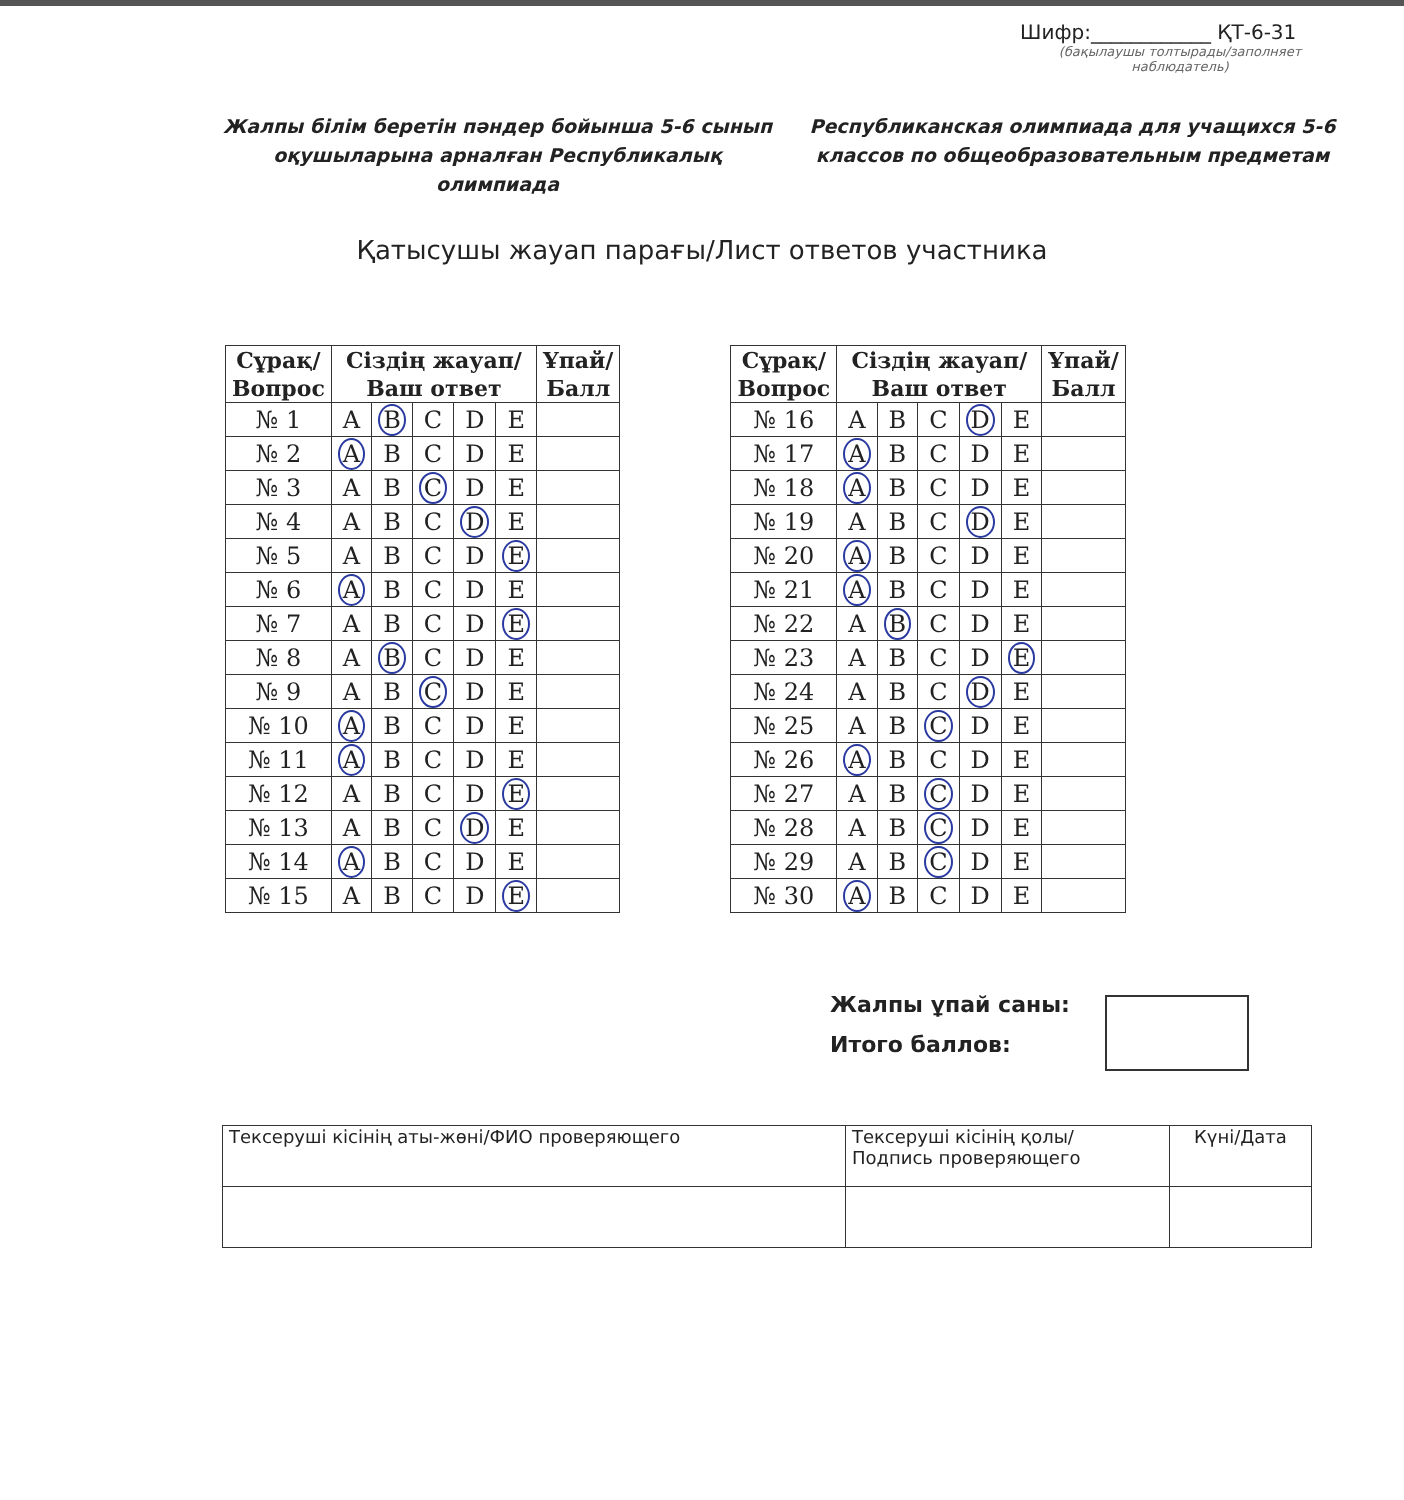Шифр:____________ ҚТ-6-31
(бақылаушы толтырады/заполняет наблюдатель)
Жалпы білім беретін пәндер бойынша 5-6 сынып оқушыларына арналған Республикалық олимпиада
Республиканская олимпиада для учащихся 5-6 классов по общеобразовательным предметам
Қатысушы жауап парағы/Лист ответов участника
| Сұрақ/ Вопрос | Сіздің жауап/ Ваш ответ | | | | | Ұпай/ Балл |
| --- | --- | --- | --- | --- | --- | --- |
| № 1 | A | B | C | D | E | |
| № 2 | A | B | C | D | E | |
| № 3 | A | B | C | D | E | |
| № 4 | A | B | C | D | E | |
| № 5 | A | B | C | D | E | |
| № 6 | A | B | C | D | E | |
| № 7 | A | B | C | D | E | |
| № 8 | A | B | C | D | E | |
| № 9 | A | B | C | D | E | |
| № 10 | A | B | C | D | E | |
| № 11 | A | B | C | D | E | |
| № 12 | A | B | C | D | E | |
| № 13 | A | B | C | D | E | |
| № 14 | A | B | C | D | E | |
| № 15 | A | B | C | D | E | |
| Сұрақ/ Вопрос | Сіздің жауап/ Ваш ответ | | | | | Ұпай/ Балл |
| --- | --- | --- | --- | --- | --- | --- |
| № 16 | A | B | C | D | E | |
| № 17 | A | B | C | D | E | |
| № 18 | A | B | C | D | E | |
| № 19 | A | B | C | D | E | |
| № 20 | A | B | C | D | E | |
| № 21 | A | B | C | D | E | |
| № 22 | A | B | C | D | E | |
| № 23 | A | B | C | D | E | |
| № 24 | A | B | C | D | E | |
| № 25 | A | B | C | D | E | |
| № 26 | A | B | C | D | E | |
| № 27 | A | B | C | D | E | |
| № 28 | A | B | C | D | E | |
| № 29 | A | B | C | D | E | |
| № 30 | A | B | C | D | E | |
Жалпы ұпай саны:
Итого баллов:
| Тексеруші кісінің аты-жөні/ФИО проверяющего | Тексеруші кісінің қолы/ Подпись проверяющего | Күні/Дата |